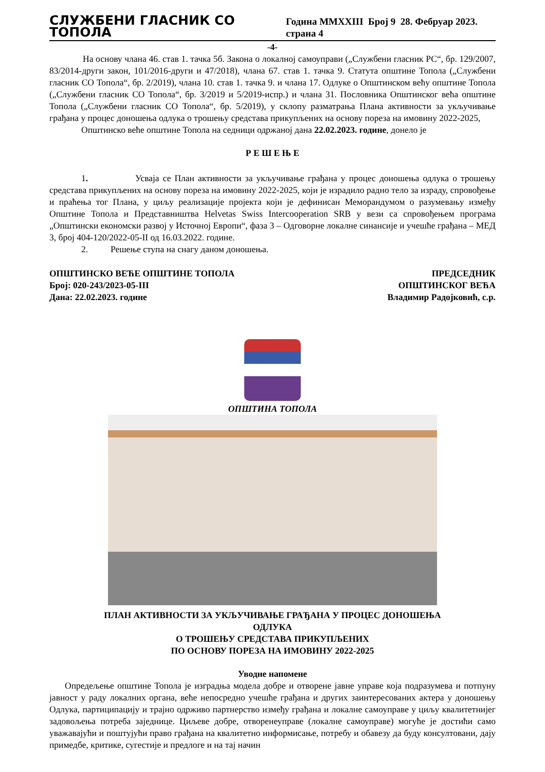СЛУЖБЕНИ ГЛАСНИК СО ТОПОЛА Година MMXXIII Број 9 28. Фебруар 2023. страна 4
-4-
На основу члана 46. став 1. тачка 5б. Закона о локалној самоуправи („Службени гласник РС“, бр. 129/2007, 83/2014-други закон, 101/2016-други и 47/2018), члана 67. став 1. тачка 9. Статута општине Топола („Службени гласник СО Топола“, бр. 2/2019), члана 10. став 1. тачка 9. и члана 17. Одлуке о Општинском већу општине Топола („Службени гласник СО Топола“, бр. 3/2019 и 5/2019-испр.) и члана 31. Пословника Општинског већа општине Топола („Службени гласник СО Топола“, бр. 5/2019), у склопу разматрања Плана активности за укључивање грађана у процес доношења одлука о трошењу средстава прикупљених на основу пореза на имовину 2022-2025,
Општинско веће општине Топола на седници одржаној дана 22.02.2023. године, донело је
Р Е Ш Е Њ Е
1. Усваја се План активности за укључивање грађана у процес доношења одлука о трошењу средстава прикупљених на основу пореза на имовину 2022-2025, који је израдило радно тело за израду, спровођење и праћења тог Плана, у циљу реализације пројекта који је дефинисан Меморандумом о разумевању између Општине Топола и Представништва Helvetas Swiss Intercooperation SRB у вези са спровођењем програма „Општински економски развој у Источној Европи“, фаза 3 – Одговорне локалне синансије и учешће грађана – МЕД 3, број 404-120/2022-05-II од 16.03.2022. године.
2. Решење ступа на снагу даном доношења.
ОПШТИНСКО ВЕЋЕ ОПШТИНЕ ТОПОЛА
Број: 020-243/2023-05-III
Дана: 22.02.2023. године
ПРЕДСЕДНИК
ОПШТИНСКОГ ВЕЋА
Владимир Радојковић, с.р.
ОПШТИНА ТОПОЛА
ПЛАН АКТИВНОСТИ ЗА УКЉУЧИВАЊЕ ГРАЂАНА У ПРОЦЕС ДОНОШЕЊА
ОДЛУКА
О ТРОШЕЊУ СРЕДСТАВА ПРИКУПЉЕНИХ
ПО ОСНОВУ ПОРЕЗА НА ИМОВИНУ 2022-2025
Уводне напомене
Опредељење општине Топола је изградња модела добре и отворене јавне управе која подразумева и потпуну јавност у раду локалних органа, веће непосредно учешће грађана и других заинтересованих актера у доношењу Одлука, партиципацију и трајно одрживо партнерство између грађана и локалне самоуправе у циљу квалитетнијег задовољења потреба заједнице. Циљеве добре, отворенеуправе (локалне самоуправе) могуће је достићи само уважавајући и поштујући право грађана на квалитетно информисање, потребу и обавезу да буду консултовани, дају примедбе, критике, сугестије и предлоге и на тај начин